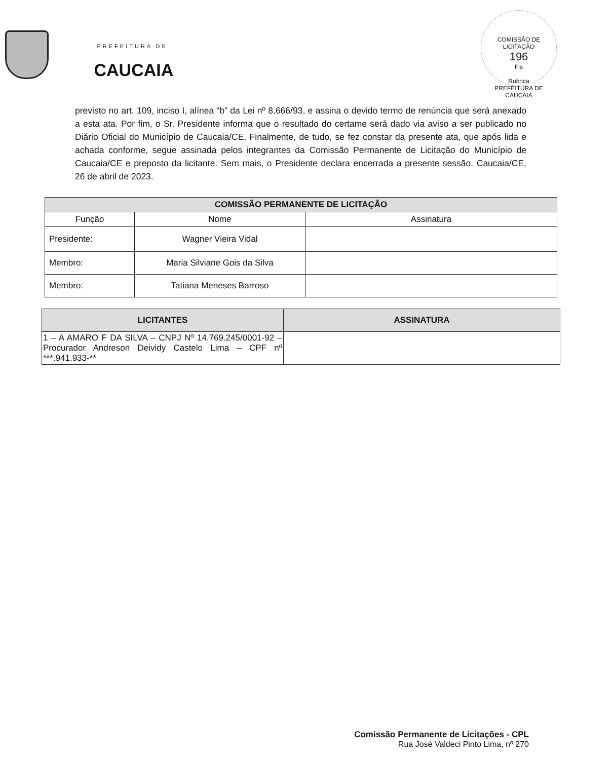PREFEITURA DE
CAUCAIA
COMISSÃO DE LICITAÇÃO
196
Fls
Rubrica
PREFEITURA DE CAUCAIA
previsto no art. 109, inciso I, alínea “b” da Lei nº 8.666/93, e assina o devido termo de renúncia que será anexado a esta ata. Por fim, o Sr. Presidente informa que o resultado do certame será dado via aviso a ser publicado no Diário Oficial do Município de Caucaia/CE. Finalmente, de tudo, se fez constar da presente ata, que após lida e achada conforme, segue assinada pelos integrantes da Comissão Permanente de Licitação do Município de Caucaia/CE e preposto da licitante. Sem mais, o Presidente declara encerrada a presente sessão. Caucaia/CE, 26 de abril de 2023.
| COMISSÃO PERMANENTE DE LICITAÇÃO | | |
| --- | --- | --- |
| Função | Nome | Assinatura |
| Presidente: | Wagner Vieira Vidal | |
| Membro: | Maria Silviane Gois da Silva | |
| Membro: | Tatiana Meneses Barroso | |
| LICITANTES | ASSINATURA |
| --- | --- |
| 1 – A AMARO F DA SILVA – CNPJ Nº 14.769.245/0001-92 – Procurador Andreson Deividy Castelo Lima – CPF nº ***.941.933-** | |
Comissão Permanente de Licitações - CPL
Rua José Valdeci Pinto Lima, nº 270